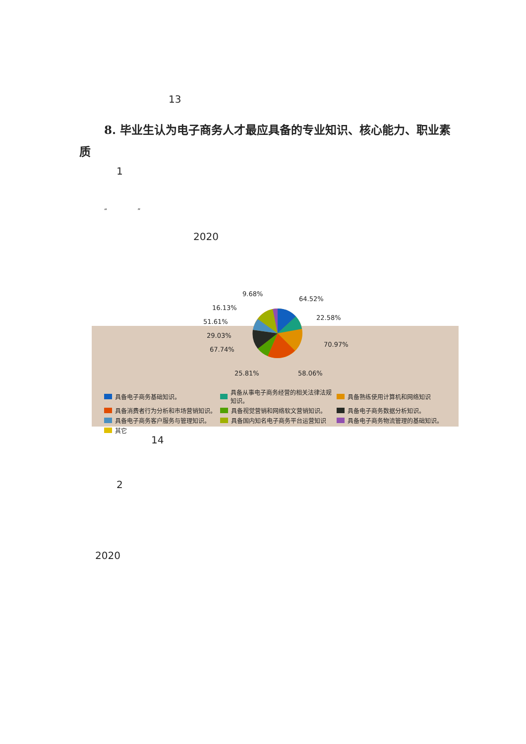13
8. 毕业生认为电子商务人才最应具备的专业知识、核心能力、职业素质
1
“ ”
2020
64.52%
22.58%
70.97%
58.06%
25.81%
67.74%
29.03%
51.61%
16.13%
9.68%
具备电子商务基础知识。 具备从事电子商务经营的相关法律法规知识。 具备熟练使用计算机和网络知识 具备消费者行为分析和市场营销知识。 具备视觉营销和网络软文营销知识。 具备电子商务数据分析知识。 具备电子商务客户服务与管理知识。 具备国内知名电子商务平台运营知识 具备电子商务物流管理的基础知识。 其它
14
2
2020